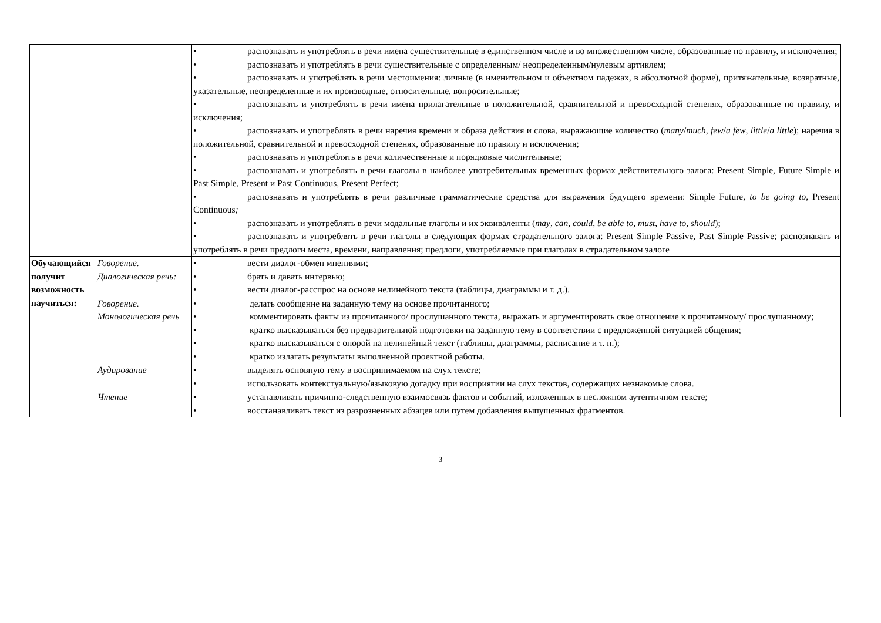| | | • распознавать и употреблять в речи имена существительные в единственном числе и во множественном числе, образованные по правилу, и исключения; • распознавать и употреблять в речи существительные с определенным/ неопределенным/нулевым артиклем; • распознавать и употреблять в речи местоимения: личные (в именительном и объектном падежах, в абсолютной форме), притяжательные, возвратные, указательные, неопределенные и их производные, относительные, вопросительные; • распознавать и употреблять в речи имена прилагательные в положительной, сравнительной и превосходной степенях, образованные по правилу, и исключения; • распознавать и употреблять в речи наречия времени и образа действия и слова, выражающие количество ( many / much , few / a few , little / a little ); наречия в положительной, сравнительной и превосходной степенях, образованные по правилу и исключения; • распознавать и употреблять в речи количественные и порядковые числительные; • распознавать и употреблять в речи глаголы в наиболее употребительных временных формах действительного залога: Present Simple, Future Simple и Past Simple, Present и Past Continuous, Present Perfect; • распознавать и употреблять в речи различные грамматические средства для выражения будущего времени: Simple Future , to be going to, Present Continuous ; • распознавать и употреблять в речи модальные глаголы и их эквиваленты ( may , can , could , be able to , must , have to , should ); • распознавать и употреблять в речи глаголы в следующих формах страдательного залога: Present Simple Passive, Past Simple Passive; распознавать и употреблять в речи предлоги места, времени, направления; предлоги, употребляемые при глаголах в страдательном залоге |
| Обучающийся получит возможность научиться: | Говорение. Диалогическая речь: | • вести диалог-обмен мнениями; • брать и давать интервью; • вести диалог-расспрос на основе нелинейного текста (таблицы, диаграммы и т. д.). |
| | Говорение. Монологическая речь | • делать сообщение на заданную тему на основе прочитанного; • комментировать факты из прочитанного/ прослушанного текста, выражать и аргументировать свое отношение к прочитанному/ прослушанному; • кратко высказываться без предварительной подготовки на заданную тему в соответствии с предложенной ситуацией общения; • кратко высказываться с опорой на нелинейный текст (таблицы, диаграммы, расписание и т. п.); • кратко излагать результаты выполненной проектной работы. |
| | Аудирование | • выделять основную тему в воспринимаемом на слух тексте; • использовать контекстуальную/языковую догадку при восприятии на слух текстов, содержащих незнакомые слова. |
| | Чтение | • устанавливать причинно-следственную взаимосвязь фактов и событий, изложенных в несложном аутентичном тексте; • восстанавливать текст из разрозненных абзацев или путем добавления выпущенных фрагментов. |
3